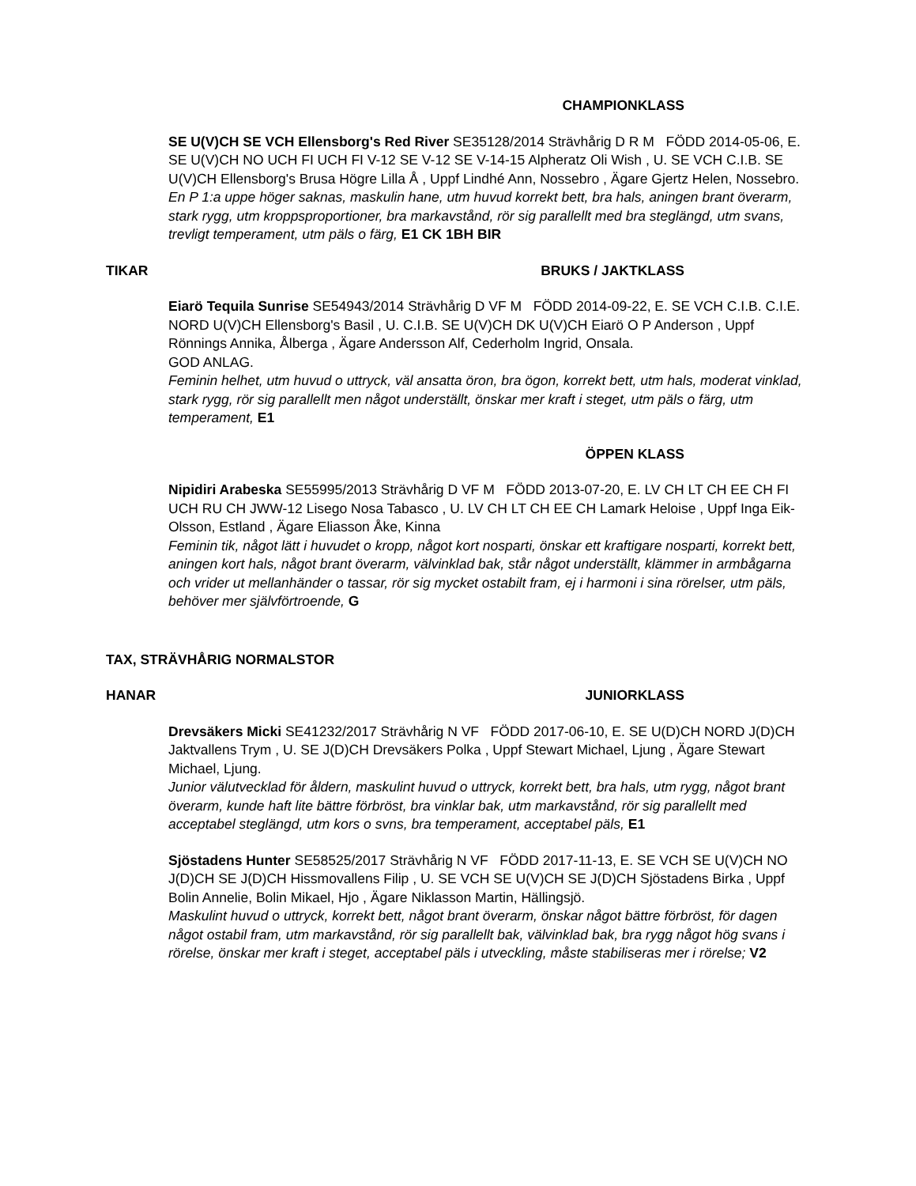CHAMPIONKLASS
SE U(V)CH SE VCH Ellensborg's Red River SE35128/2014 Strävhårig D R M FÖDD 2014-05-06, E. SE U(V)CH NO UCH FI UCH FI V-12 SE V-12 SE V-14-15 Alpheratz Oli Wish , U. SE VCH C.I.B. SE U(V)CH Ellensborg's Brusa Högre Lilla Å , Uppf Lindhé Ann, Nossebro , Ägare Gjertz Helen, Nossebro.
En P 1:a uppe höger saknas, maskulin hane, utm huvud korrekt bett, bra hals, aningen brant överarm, stark rygg, utm kroppsproportioner, bra markavstånd, rör sig parallellt med bra steglängd, utm svans, trevligt temperament, utm päls o färg, E1 CK 1BH BIR
TIKAR BRUKS / JAKTKLASS
Eiarö Tequila Sunrise SE54943/2014 Strävhårig D VF M FÖDD 2014-09-22, E. SE VCH C.I.B. C.I.E. NORD U(V)CH Ellensborg's Basil , U. C.I.B. SE U(V)CH DK U(V)CH Eiarö O P Anderson , Uppf Rönnings Annika, Ålberga , Ägare Andersson Alf, Cederholm Ingrid, Onsala.
GOD ANLAG.
Feminin helhet, utm huvud o uttryck, väl ansatta öron, bra ögon, korrekt bett, utm hals, moderat vinklad, stark rygg, rör sig parallellt men något underställt, önskar mer kraft i steget, utm päls o färg, utm temperament, E1
ÖPPEN KLASS
Nipidiri Arabeska SE55995/2013 Strävhårig D VF M FÖDD 2013-07-20, E. LV CH LT CH EE CH FI UCH RU CH JWW-12 Lisego Nosa Tabasco , U. LV CH LT CH EE CH Lamark Heloise , Uppf Inga Eik-Olsson, Estland , Ägare Eliasson Åke, Kinna
Feminin tik, något lätt i huvudet o kropp, något kort nosparti, önskar ett kraftigare nosparti, korrekt bett, aningen kort hals, något brant överarm, välvinklad bak, står något underställt, klämmer in armbågarna och vrider ut mellanhänder o tassar, rör sig mycket ostabilt fram, ej i harmoni i sina rörelser, utm päls, behöver mer självförtroende, G
TAX, STRÄVHÅRIG NORMALSTOR
HANAR JUNIORKLASS
Drevsäkers Micki SE41232/2017 Strävhårig N VF FÖDD 2017-06-10, E. SE U(D)CH NORD J(D)CH Jaktvallens Trym , U. SE J(D)CH Drevsäkers Polka , Uppf Stewart Michael, Ljung , Ägare Stewart Michael, Ljung.
Junior välutvecklad för åldern, maskulint huvud o uttryck, korrekt bett, bra hals, utm rygg, något brant överarm, kunde haft lite bättre förbröst, bra vinklar bak, utm markavstånd, rör sig parallellt med acceptabel steglängd, utm kors o svns, bra temperament, acceptabel päls, E1
Sjöstadens Hunter SE58525/2017 Strävhårig N VF FÖDD 2017-11-13, E. SE VCH SE U(V)CH NO J(D)CH SE J(D)CH Hissmovallens Filip , U. SE VCH SE U(V)CH SE J(D)CH Sjöstadens Birka , Uppf Bolin Annelie, Bolin Mikael, Hjo , Ägare Niklasson Martin, Hällingsjö.
Maskulint huvud o uttryck, korrekt bett, något brant överarm, önskar något bättre förbröst, för dagen något ostabil fram, utm markavstånd, rör sig parallellt bak, välvinklad bak, bra rygg något hög svans i rörelse, önskar mer kraft i steget, acceptabel päls i utveckling, måste stabiliseras mer i rörelse; V2